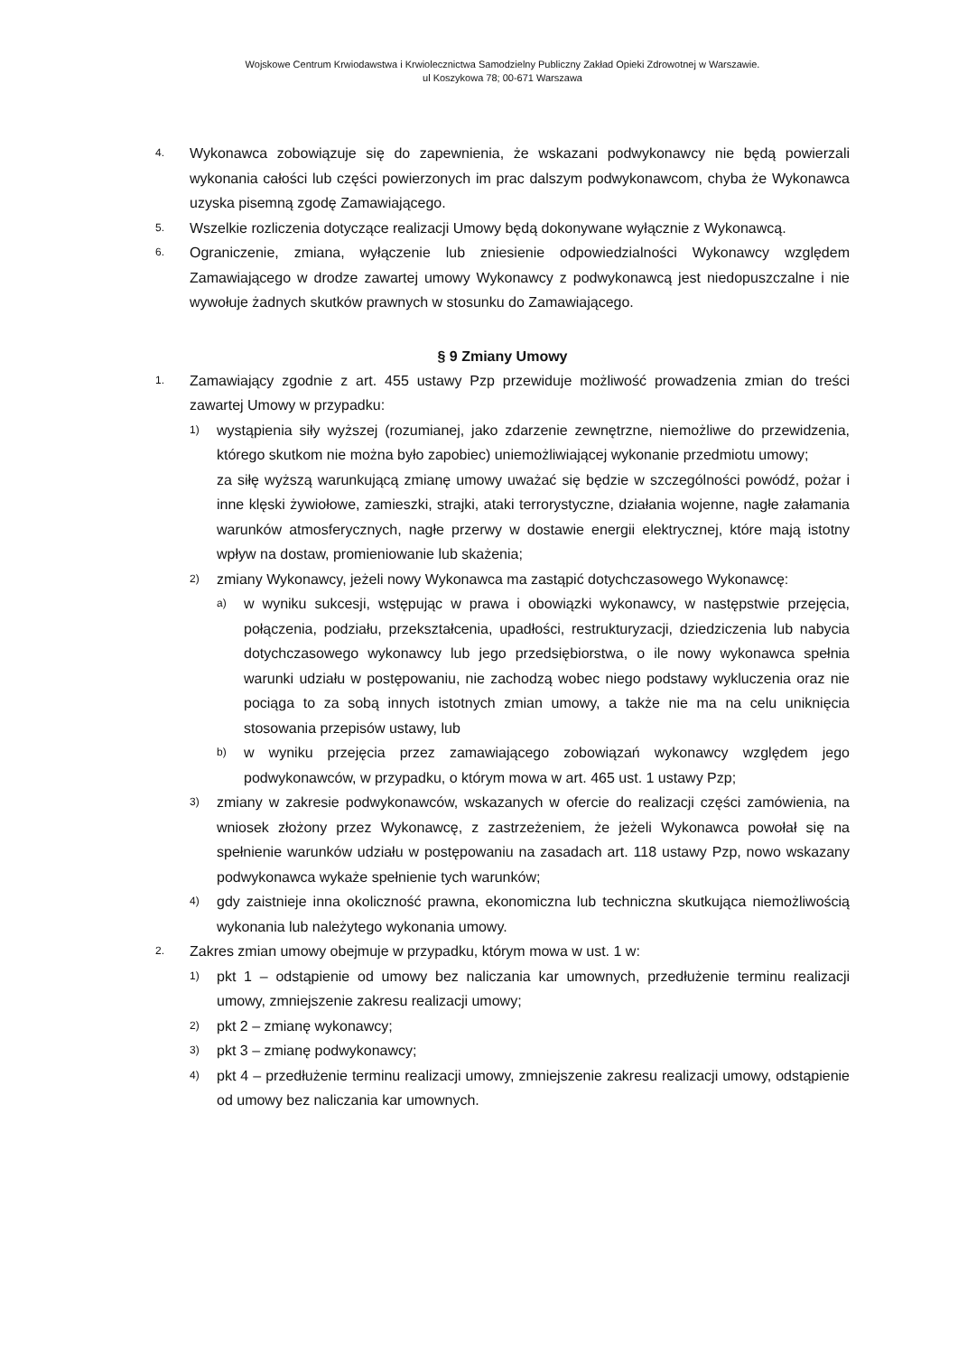Wojskowe Centrum Krwiodawstwa i Krwiolecznictwa Samodzielny Publiczny Zakład Opieki Zdrowotnej w Warszawie.
ul Koszykowa 78; 00-671 Warszawa
4. Wykonawca zobowiązuje się do zapewnienia, że wskazani podwykonawcy nie będą powierzali wykonania całości lub części powierzonych im prac dalszym podwykonawcom, chyba że Wykonawca uzyska pisemną zgodę Zamawiającego.
5. Wszelkie rozliczenia dotyczące realizacji Umowy będą dokonywane wyłącznie z Wykonawcą.
6. Ograniczenie, zmiana, wyłączenie lub zniesienie odpowiedzialności Wykonawcy względem Zamawiającego w drodze zawartej umowy Wykonawcy z podwykonawcą jest niedopuszczalne i nie wywołuje żadnych skutków prawnych w stosunku do Zamawiającego.
§ 9 Zmiany Umowy
1. Zamawiający zgodnie z art. 455 ustawy Pzp przewiduje możliwość prowadzenia zmian do treści zawartej Umowy w przypadku:
1) wystąpienia siły wyższej (rozumianej, jako zdarzenie zewnętrzne, niemożliwe do przewidzenia, którego skutkom nie można było zapobiec) uniemożliwiającej wykonanie przedmiotu umowy;
za siłę wyższą warunkującą zmianę umowy uważać się będzie w szczególności powódź, pożar i inne klęski żywiołowe, zamieszki, strajki, ataki terrorystyczne, działania wojenne, nagłe załamania warunków atmosferycznych, nagłe przerwy w dostawie energii elektrycznej, które mają istotny wpływ na dostaw, promieniowanie lub skażenia;
2) zmiany Wykonawcy, jeżeli nowy Wykonawca ma zastąpić dotychczasowego Wykonawcę:
a) w wyniku sukcesji, wstępując w prawa i obowiązki wykonawcy, w następstwie przejęcia, połączenia, podziału, przekształcenia, upadłości, restrukturyzacji, dziedziczenia lub nabycia dotychczasowego wykonawcy lub jego przedsiębiorstwa, o ile nowy wykonawca spełnia warunki udziału w postępowaniu, nie zachodzą wobec niego podstawy wykluczenia oraz nie pociąga to za sobą innych istotnych zmian umowy, a także nie ma na celu uniknięcia stosowania przepisów ustawy, lub
b) w wyniku przejęcia przez zamawiającego zobowiązań wykonawcy względem jego podwykonawców, w przypadku, o którym mowa w art. 465 ust. 1 ustawy Pzp;
3) zmiany w zakresie podwykonawców, wskazanych w ofercie do realizacji części zamówienia, na wniosek złożony przez Wykonawcę, z zastrzeżeniem, że jeżeli Wykonawca powołał się na spełnienie warunków udziału w postępowaniu na zasadach art. 118 ustawy Pzp, nowo wskazany podwykonawca wykaże spełnienie tych warunków;
4) gdy zaistnieje inna okoliczność prawna, ekonomiczna lub techniczna skutkująca niemożliwością wykonania lub należytego wykonania umowy.
2. Zakres zmian umowy obejmuje w przypadku, którym mowa w ust. 1 w:
1) pkt 1 – odstąpienie od umowy bez naliczania kar umownych, przedłużenie terminu realizacji umowy, zmniejszenie zakresu realizacji umowy;
2) pkt 2 – zmianę wykonawcy;
3) pkt 3 – zmianę podwykonawcy;
4) pkt 4 – przedłużenie terminu realizacji umowy, zmniejszenie zakresu realizacji umowy, odstąpienie od umowy bez naliczania kar umownych.